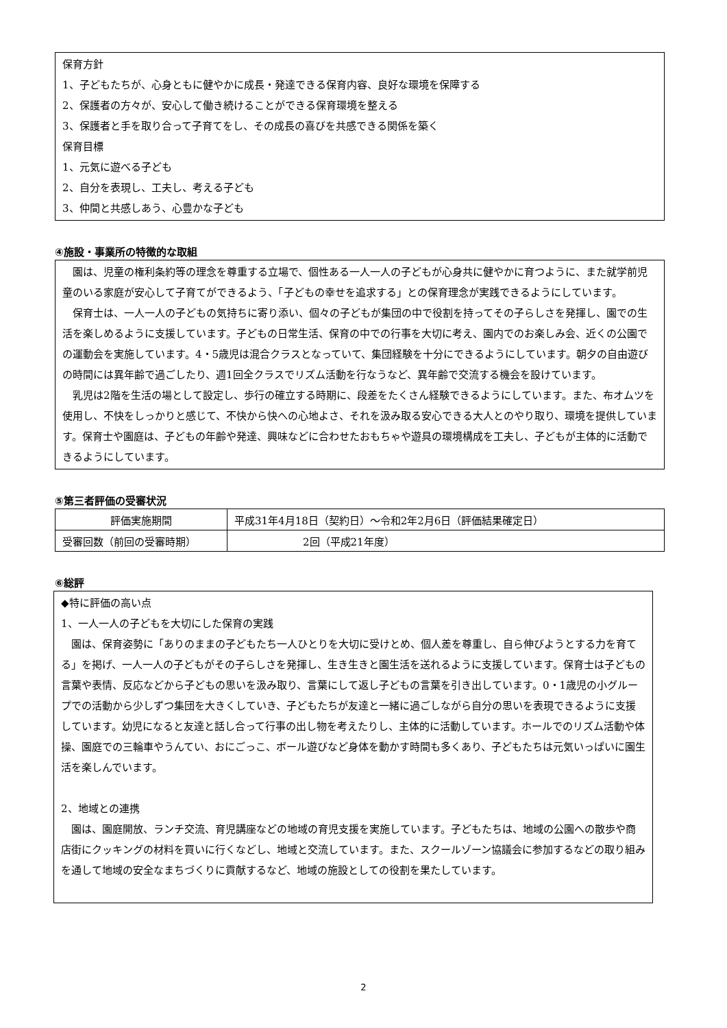保育方針
1、子どもたちが、心身ともに健やかに成長・発達できる保育内容、良好な環境を保障する
2、保護者の方々が、安心して働き続けることができる保育環境を整える
3、保護者と手を取り合って子育てをし、その成長の喜びを共感できる関係を築く
保育目標
1、元気に遊べる子ども
2、自分を表現し、工夫し、考える子ども
3、仲間と共感しあう、心豊かな子ども
④施設・事業所の特徴的な取組
　園は、児童の権利条約等の理念を尊重する立場で、個性ある一人一人の子どもが心身共に健やかに育つように、また就学前児童のいる家庭が安心して子育てができるよう、「子どもの幸せを追求する」との保育理念が実践できるようにしています。
　保育士は、一人一人の子どもの気持ちに寄り添い、個々の子どもが集団の中で役割を持ってその子らしさを発揮し、園での生活を楽しめるように支援しています。子どもの日常生活、保育の中での行事を大切に考え、園内でのお楽しみ会、近くの公園での運動会を実施しています。4・5歳児は混合クラスとなっていて、集団経験を十分にできるようにしています。朝夕の自由遊びの時間には異年齢で過ごしたり、週1回全クラスでリズム活動を行なうなど、異年齢で交流する機会を設けています。
　乳児は2階を生活の場として設定し、歩行の確立する時期に、段差をたくさん経験できるようにしています。また、布オムツを使用し、不快をしっかりと感じて、不快から快への心地よさ、それを汲み取る安心できる大人とのやり取り、環境を提供しています。保育士や園庭は、子どもの年齢や発達、興味などに合わせたおもちゃや遊具の環境構成を工夫し、子どもが主体的に活動できるようにしています。
⑤第三者評価の受審状況
| 評価実施期間 | 平成31年4月18日（契約日）～令和2年2月6日（評価結果確定日） |
| 受審回数（前回の受審時期） | 2回（平成21年度） |
⑥総評
◆特に評価の高い点
1、一人一人の子どもを大切にした保育の実践
　園は、保育姿勢に「ありのままの子どもたち一人ひとりを大切に受けとめ、個人差を尊重し、自ら伸びようとする力を育てる」を掲げ、一人一人の子どもがその子らしさを発揮し、生き生きと園生活を送れるように支援しています。保育士は子どもの言葉や表情、反応などから子どもの思いを汲み取り、言葉にして返し子どもの言葉を引き出しています。0・1歳児の小グループでの活動から少しずつ集団を大きくしていき、子どもたちが友達と一緒に過ごしながら自分の思いを表現できるように支援しています。幼児になると友達と話し合って行事の出し物を考えたりし、主体的に活動しています。ホールでのリズム活動や体操、園庭での三輪車やうんてい、おにごっこ、ボール遊びなど身体を動かす時間も多くあり、子どもたちは元気いっぱいに園生活を楽しんでいます。
2、地域との連携
　園は、園庭開放、ランチ交流、育児講座などの地域の育児支援を実施しています。子どもたちは、地域の公園への散歩や商店街にクッキングの材料を買いに行くなどし、地域と交流しています。また、スクールゾーン協議会に参加するなどの取り組みを通して地域の安全なまちづくりに貢献するなど、地域の施設としての役割を果たしています。
2